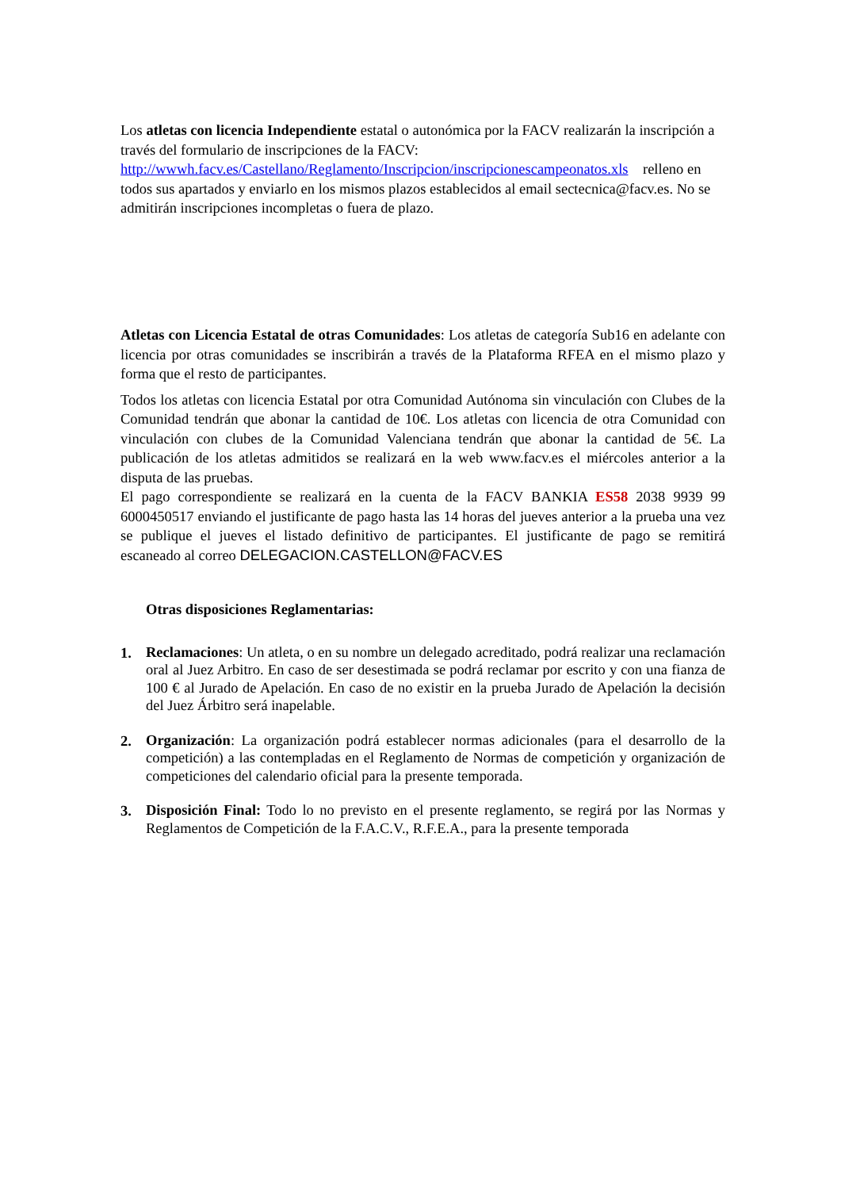Los atletas con licencia Independiente estatal o autonómica por la FACV realizarán la inscripción a través del formulario de inscripciones de la FACV: http://wwwh.facv.es/Castellano/Reglamento/Inscripcion/inscripcionescampeonatos.xls relleno en todos sus apartados y enviarlo en los mismos plazos establecidos al email sectecnica@facv.es. No se admitirán inscripciones incompletas o fuera de plazo.
Atletas con Licencia Estatal de otras Comunidades: Los atletas de categoría Sub16 en adelante con licencia por otras comunidades se inscribirán a través de la Plataforma RFEA en el mismo plazo y forma que el resto de participantes.
Todos los atletas con licencia Estatal por otra Comunidad Autónoma sin vinculación con Clubes de la Comunidad tendrán que abonar la cantidad de 10€. Los atletas con licencia de otra Comunidad con vinculación con clubes de la Comunidad Valenciana tendrán que abonar la cantidad de 5€. La publicación de los atletas admitidos se realizará en la web www.facv.es el miércoles anterior a la disputa de las pruebas.
El pago correspondiente se realizará en la cuenta de la FACV BANKIA ES58 2038 9939 99 6000450517 enviando el justificante de pago hasta las 14 horas del jueves anterior a la prueba una vez se publique el jueves el listado definitivo de participantes. El justificante de pago se remitirá escaneado al correo DELEGACION.CASTELLON@FACV.ES
Otras disposiciones Reglamentarias:
1.
Reclamaciones: Un atleta, o en su nombre un delegado acreditado, podrá realizar una reclamación oral al Juez Arbitro. En caso de ser desestimada se podrá reclamar por escrito y con una fianza de 100 € al Jurado de Apelación. En caso de no existir en la prueba Jurado de Apelación la decisión del Juez Árbitro será inapelable.
2.
Organización: La organización podrá establecer normas adicionales (para el desarrollo de la competición) a las contempladas en el Reglamento de Normas de competición y organización de competiciones del calendario oficial para la presente temporada.
3.
Disposición Final: Todo lo no previsto en el presente reglamento, se regirá por las Normas y Reglamentos de Competición de la F.A.C.V., R.F.E.A., para la presente temporada